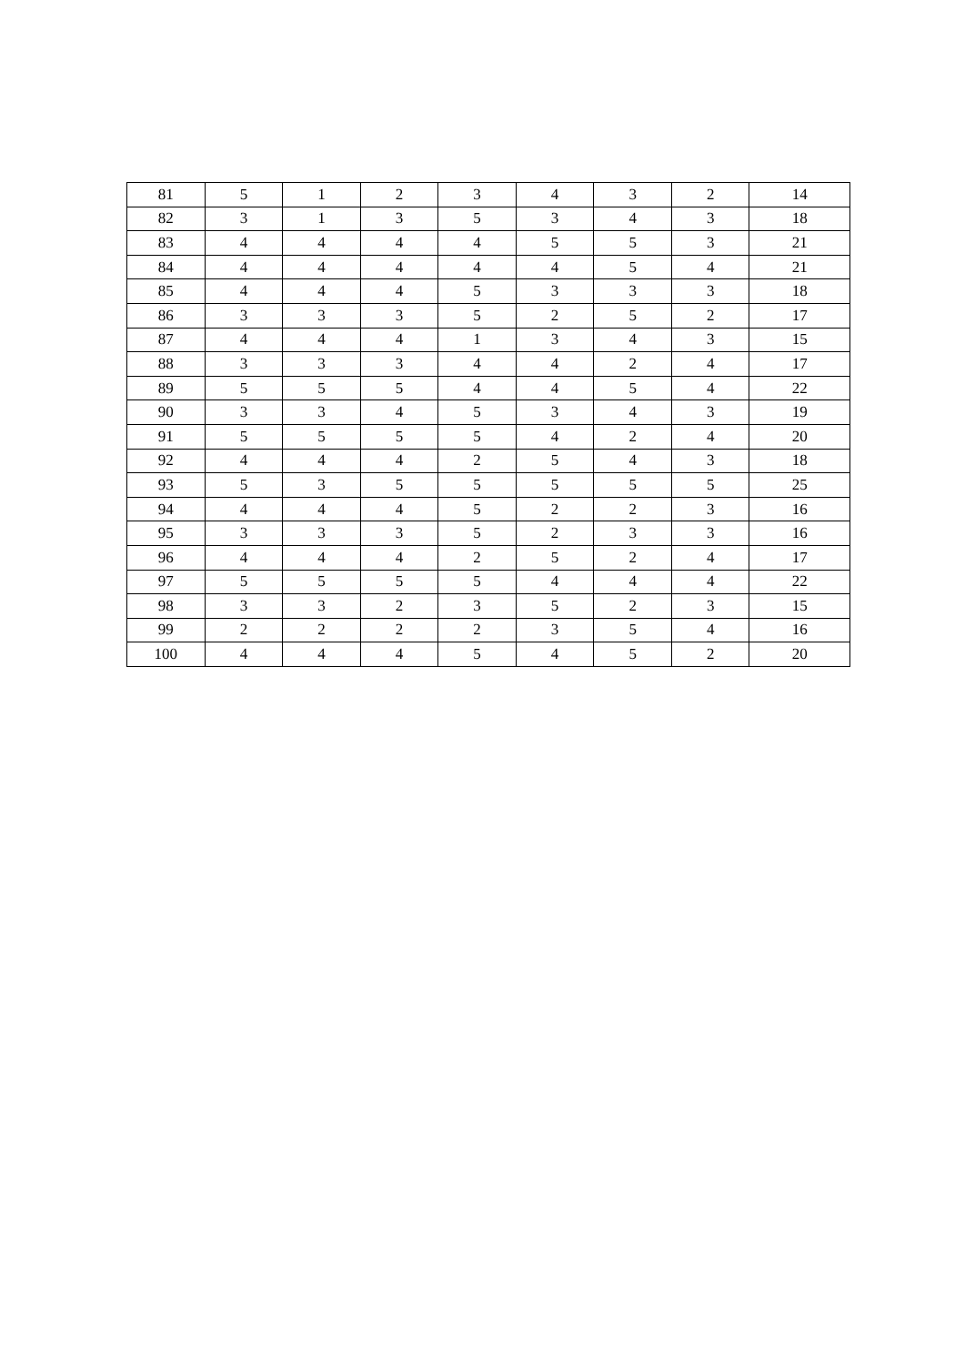| 81 | 5 | 1 | 2 | 3 | 4 | 3 | 2 | 14 |
| 82 | 3 | 1 | 3 | 5 | 3 | 4 | 3 | 18 |
| 83 | 4 | 4 | 4 | 4 | 5 | 5 | 3 | 21 |
| 84 | 4 | 4 | 4 | 4 | 4 | 5 | 4 | 21 |
| 85 | 4 | 4 | 4 | 5 | 3 | 3 | 3 | 18 |
| 86 | 3 | 3 | 3 | 5 | 2 | 5 | 2 | 17 |
| 87 | 4 | 4 | 4 | 1 | 3 | 4 | 3 | 15 |
| 88 | 3 | 3 | 3 | 4 | 4 | 2 | 4 | 17 |
| 89 | 5 | 5 | 5 | 4 | 4 | 5 | 4 | 22 |
| 90 | 3 | 3 | 4 | 5 | 3 | 4 | 3 | 19 |
| 91 | 5 | 5 | 5 | 5 | 4 | 2 | 4 | 20 |
| 92 | 4 | 4 | 4 | 2 | 5 | 4 | 3 | 18 |
| 93 | 5 | 3 | 5 | 5 | 5 | 5 | 5 | 25 |
| 94 | 4 | 4 | 4 | 5 | 2 | 2 | 3 | 16 |
| 95 | 3 | 3 | 3 | 5 | 2 | 3 | 3 | 16 |
| 96 | 4 | 4 | 4 | 2 | 5 | 2 | 4 | 17 |
| 97 | 5 | 5 | 5 | 5 | 4 | 4 | 4 | 22 |
| 98 | 3 | 3 | 2 | 3 | 5 | 2 | 3 | 15 |
| 99 | 2 | 2 | 2 | 2 | 3 | 5 | 4 | 16 |
| 100 | 4 | 4 | 4 | 5 | 4 | 5 | 2 | 20 |